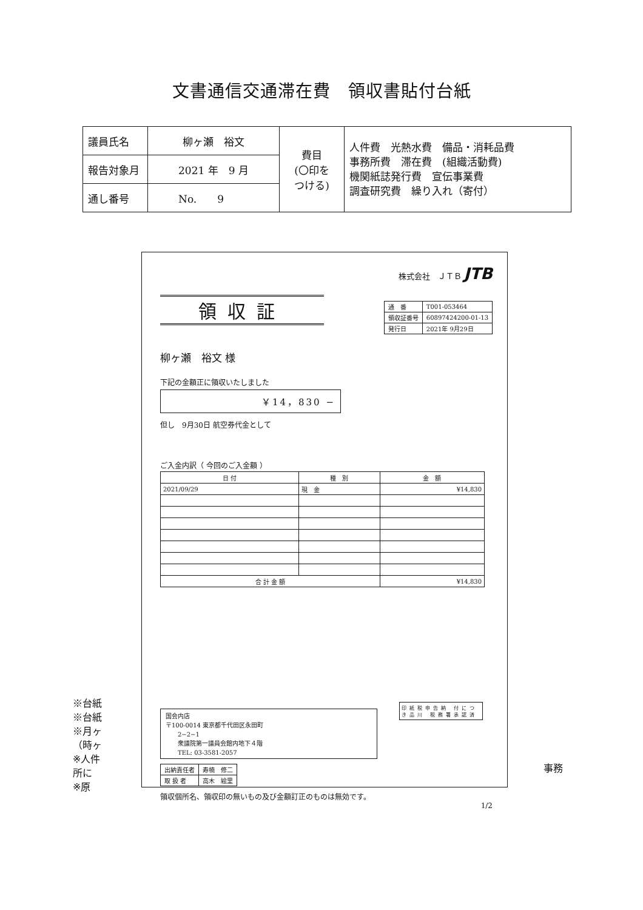文書通信交通滞在費　領収書貼付台紙
| 議員氏名 | 柳ヶ瀬 裕文 | 費目 (〇印を つける) | 人件費 光熱水費 備品・消耗品費 事務所費 滞在費 (組織活動費) 機関紙誌発行費 宣伝事業費 調査研究費 繰り入れ（寄付） |
| 報告対象月 | 2021 年 9 月 | | |
| 通し番号 | No. 9 | | |
株式会社　ＪＴＢ JTB
領収証
| 通 番 | T001-053464 |
| 領収証番号 | 60897424200-01-13 |
| 発行日 | 2021年 9月29日 |
柳ヶ瀬　裕文 様
下記の金額正に領収いたしました
￥14，830 −
但し　9月30日 航空券代金として
ご入金内訳（ 今回のご入金額 ）
| 日 付 | 種 別 | 金 額 |
| --- | --- | --- |
| 2021/09/29 | 現 金 | ¥14,830 |
| 合 計 金 額 | | ¥14,830 |
国会内店
〒100-0014 東京都千代田区永田町
　　2−2−1
　　衆議院第一議員会館内地下４階
　　TEL: 03-3581-2057
| 出納責任者 | 寿楠 修二 |
| 取 扱 者 | 高木 絵里 |
領収個所名、領収印の無いもの及び金額訂正のものは無効です。
1/2
印紙税申告納 付につき品川 税務署承認済
※台紙
※台紙
※月ヶ
（時ヶ
※人件
所に
※原
事務